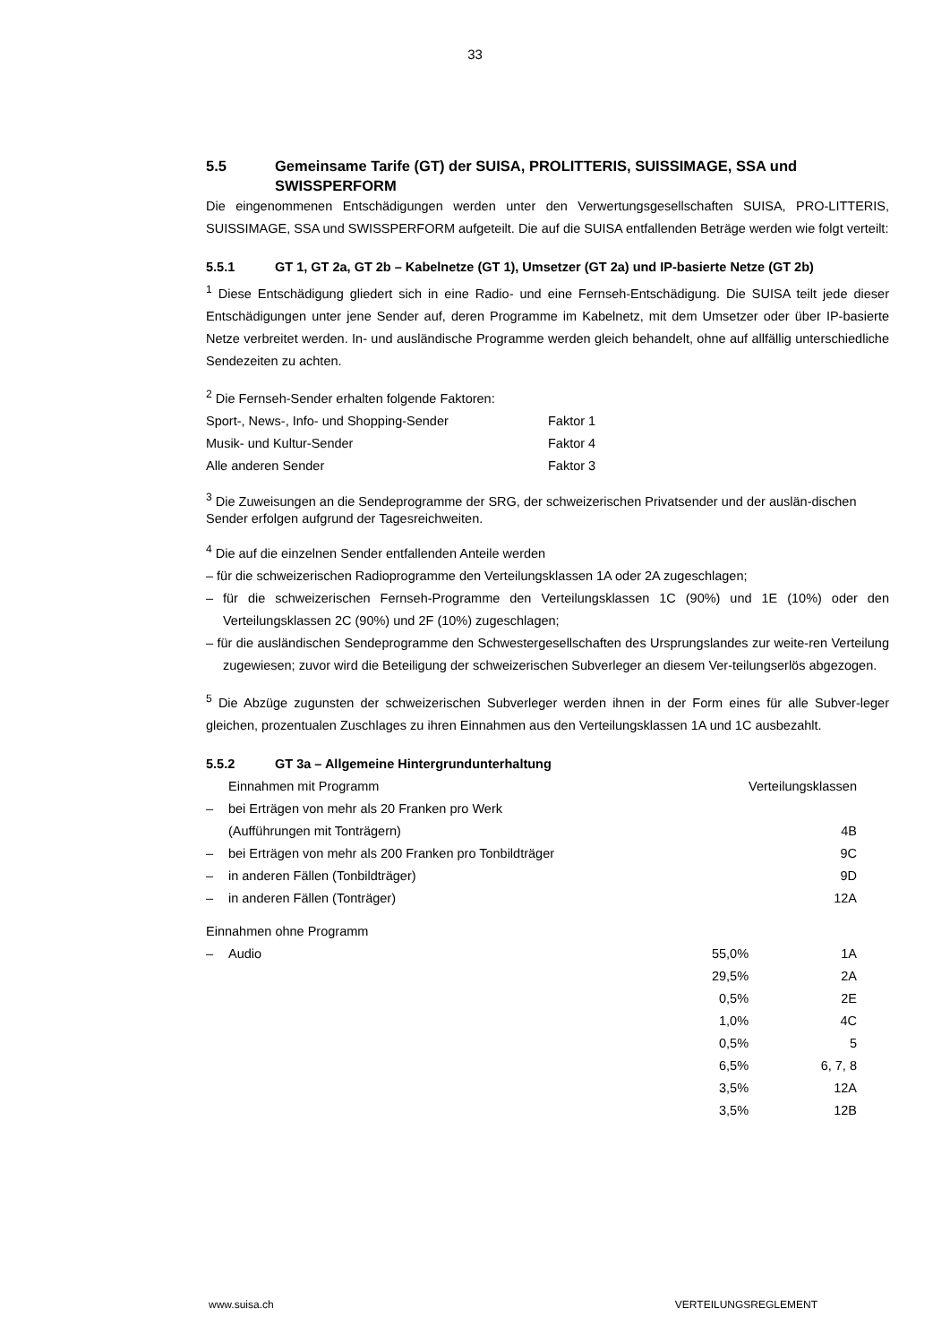33
5.5 Gemeinsame Tarife (GT) der SUISA, PROLITTERIS, SUISSIMAGE, SSA und SWISSPERFORM
Die eingenommenen Entschädigungen werden unter den Verwertungsgesellschaften SUISA, PRO-LITTERIS, SUISSIMAGE, SSA und SWISSPERFORM aufgeteilt. Die auf die SUISA entfallenden Beträge werden wie folgt verteilt:
5.5.1 GT 1, GT 2a, GT 2b – Kabelnetze (GT 1), Umsetzer (GT 2a) und IP-basierte Netze (GT 2b)
<sup>1</sup> Diese Entschädigung gliedert sich in eine Radio- und eine Fernseh-Entschädigung. Die SUISA teilt jede dieser Entschädigungen unter jene Sender auf, deren Programme im Kabelnetz, mit dem Umsetzer oder über IP-basierte Netze verbreitet werden. In- und ausländische Programme werden gleich behandelt, ohne auf allfällig unterschiedliche Sendezeiten zu achten.
<sup>2</sup> Die Fernseh-Sender erhalten folgende Faktoren:
| Sport-, News-, Info- und Shopping-Sender | Faktor 1 |
| Musik- und Kultur-Sender | Faktor 4 |
| Alle anderen Sender | Faktor 3 |
<sup>3</sup> Die Zuweisungen an die Sendeprogramme der SRG, der schweizerischen Privatsender und der auslän-dischen Sender erfolgen aufgrund der Tagesreichweiten.
<sup>4</sup> Die auf die einzelnen Sender entfallenden Anteile werden
– für die schweizerischen Radioprogramme den Verteilungsklassen 1A oder 2A zugeschlagen;
– für die schweizerischen Fernseh-Programme den Verteilungsklassen 1C (90%) und 1E (10%) oder den Verteilungsklassen 2C (90%) und 2F (10%) zugeschlagen;
– für die ausländischen Sendeprogramme den Schwestergesellschaften des Ursprungslandes zur weite-ren Verteilung zugewiesen; zuvor wird die Beteiligung der schweizerischen Subverleger an diesem Ver-teilungserlös abgezogen.
<sup>5</sup> Die Abzüge zugunsten der schweizerischen Subverleger werden ihnen in der Form eines für alle Subver-leger gleichen, prozentualen Zuschlages zu ihren Einnahmen aus den Verteilungsklassen 1A und 1C ausbezahlt.
5.5.2 GT 3a – Allgemeine Hintergrundunterhaltung
| | Einnahmen mit Programm | | Verteilungsklassen |
| – | bei Erträgen von mehr als 20 Franken pro Werk (Aufführungen mit Tonträgern) | | 4B |
| – | bei Erträgen von mehr als 200 Franken pro Tonbildträger | | 9C |
| – | in anderen Fällen (Tonbildträger) | | 9D |
| – | in anderen Fällen (Tonträger) | | 12A |
| Einnahmen ohne Programm | | | |
| – | Audio | 55,0% | 1A |
| | | 29,5% | 2A |
| | | 0,5% | 2E |
| | | 1,0% | 4C |
| | | 0,5% | 5 |
| | | 6,5% | 6, 7, 8 |
| | | 3,5% | 12A |
| | | 3,5% | 12B |
www.suisa.ch VERTEILUNGSREGLEMENT